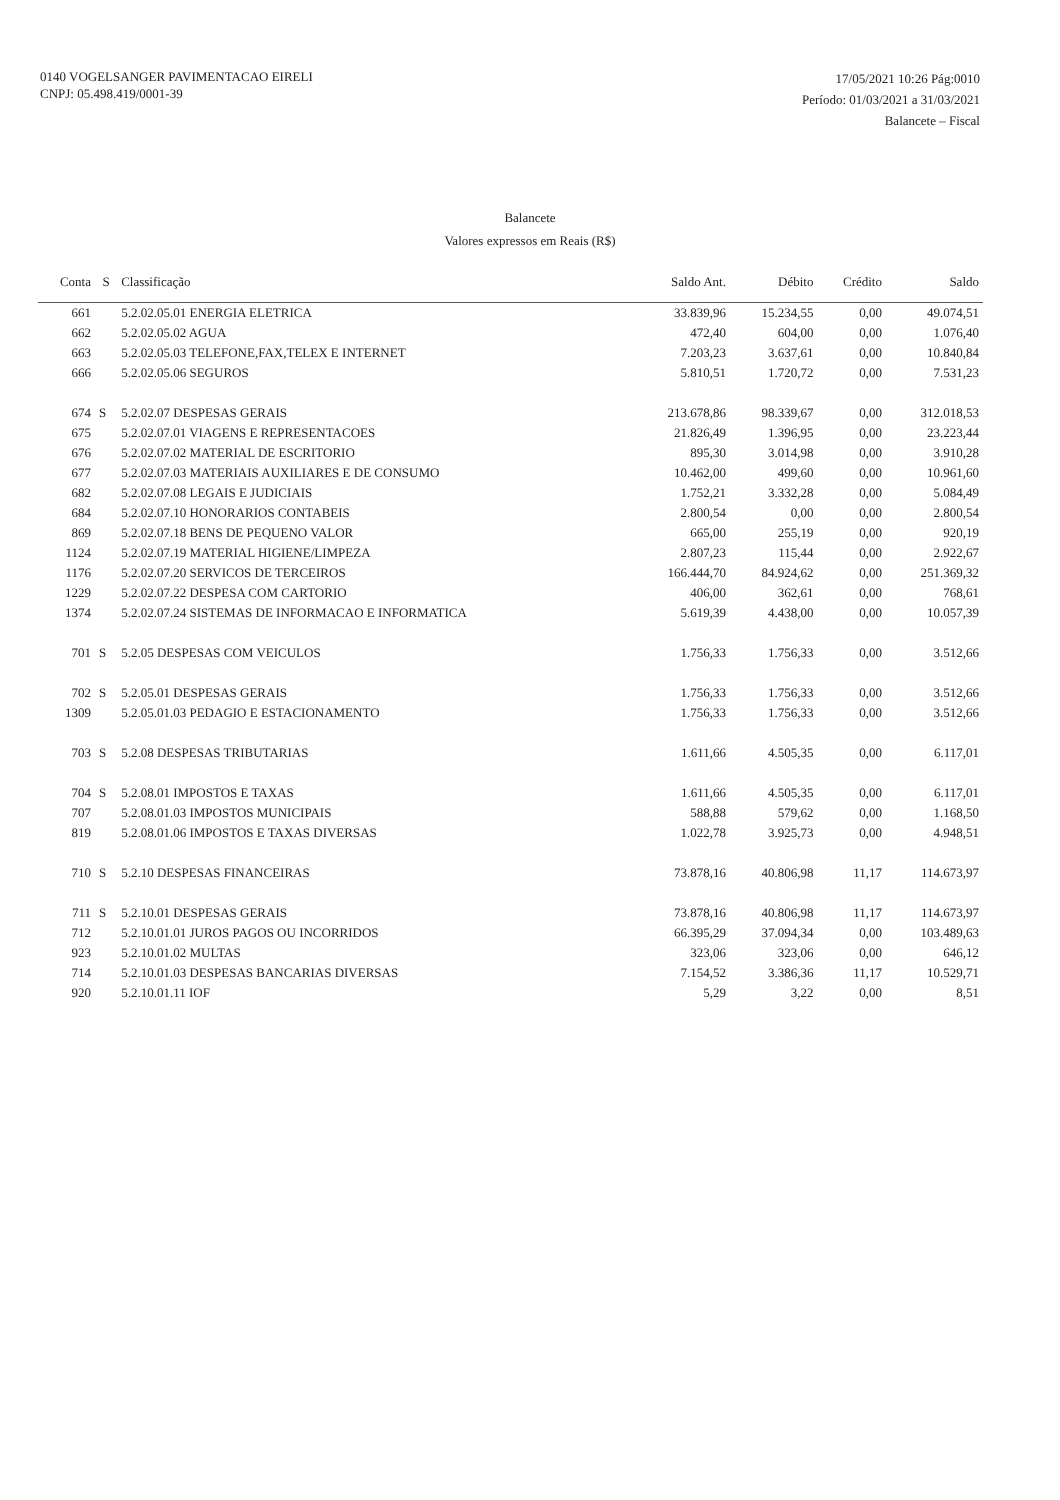0140 VOGELSANGER PAVIMENTACAO EIRELI
CNPJ: 05.498.419/0001-39
17/05/2021 10:26 Pág:0010
Período: 01/03/2021 a 31/03/2021
Balancete – Fiscal
Balancete
Valores expressos em Reais (R$)
| Conta | S | Classificação | Saldo Ant. | Débito | Crédito | Saldo |
| --- | --- | --- | --- | --- | --- | --- |
| 661 | | 5.2.02.05.01 ENERGIA ELETRICA | 33.839,96 | 15.234,55 | 0,00 | 49.074,51 |
| 662 | | 5.2.02.05.02 AGUA | 472,40 | 604,00 | 0,00 | 1.076,40 |
| 663 | | 5.2.02.05.03 TELEFONE,FAX,TELEX E INTERNET | 7.203,23 | 3.637,61 | 0,00 | 10.840,84 |
| 666 | | 5.2.02.05.06 SEGUROS | 5.810,51 | 1.720,72 | 0,00 | 7.531,23 |
| 674 | S | 5.2.02.07 DESPESAS GERAIS | 213.678,86 | 98.339,67 | 0,00 | 312.018,53 |
| 675 | | 5.2.02.07.01 VIAGENS E REPRESENTACOES | 21.826,49 | 1.396,95 | 0,00 | 23.223,44 |
| 676 | | 5.2.02.07.02 MATERIAL DE ESCRITORIO | 895,30 | 3.014,98 | 0,00 | 3.910,28 |
| 677 | | 5.2.02.07.03 MATERIAIS AUXILIARES E DE CONSUMO | 10.462,00 | 499,60 | 0,00 | 10.961,60 |
| 682 | | 5.2.02.07.08 LEGAIS E JUDICIAIS | 1.752,21 | 3.332,28 | 0,00 | 5.084,49 |
| 684 | | 5.2.02.07.10 HONORARIOS CONTABEIS | 2.800,54 | 0,00 | 0,00 | 2.800,54 |
| 869 | | 5.2.02.07.18 BENS DE PEQUENO VALOR | 665,00 | 255,19 | 0,00 | 920,19 |
| 1124 | | 5.2.02.07.19 MATERIAL HIGIENE/LIMPEZA | 2.807,23 | 115,44 | 0,00 | 2.922,67 |
| 1176 | | 5.2.02.07.20 SERVICOS DE TERCEIROS | 166.444,70 | 84.924,62 | 0,00 | 251.369,32 |
| 1229 | | 5.2.02.07.22 DESPESA COM CARTORIO | 406,00 | 362,61 | 0,00 | 768,61 |
| 1374 | | 5.2.02.07.24 SISTEMAS DE INFORMACAO E INFORMATICA | 5.619,39 | 4.438,00 | 0,00 | 10.057,39 |
| 701 | S | 5.2.05 DESPESAS COM VEICULOS | 1.756,33 | 1.756,33 | 0,00 | 3.512,66 |
| 702 | S | 5.2.05.01 DESPESAS GERAIS | 1.756,33 | 1.756,33 | 0,00 | 3.512,66 |
| 1309 | | 5.2.05.01.03 PEDAGIO E ESTACIONAMENTO | 1.756,33 | 1.756,33 | 0,00 | 3.512,66 |
| 703 | S | 5.2.08 DESPESAS TRIBUTARIAS | 1.611,66 | 4.505,35 | 0,00 | 6.117,01 |
| 704 | S | 5.2.08.01 IMPOSTOS E TAXAS | 1.611,66 | 4.505,35 | 0,00 | 6.117,01 |
| 707 | | 5.2.08.01.03 IMPOSTOS MUNICIPAIS | 588,88 | 579,62 | 0,00 | 1.168,50 |
| 819 | | 5.2.08.01.06 IMPOSTOS E TAXAS DIVERSAS | 1.022,78 | 3.925,73 | 0,00 | 4.948,51 |
| 710 | S | 5.2.10 DESPESAS FINANCEIRAS | 73.878,16 | 40.806,98 | 11,17 | 114.673,97 |
| 711 | S | 5.2.10.01 DESPESAS GERAIS | 73.878,16 | 40.806,98 | 11,17 | 114.673,97 |
| 712 | | 5.2.10.01.01 JUROS PAGOS OU INCORRIDOS | 66.395,29 | 37.094,34 | 0,00 | 103.489,63 |
| 923 | | 5.2.10.01.02 MULTAS | 323,06 | 323,06 | 0,00 | 646,12 |
| 714 | | 5.2.10.01.03 DESPESAS BANCARIAS DIVERSAS | 7.154,52 | 3.386,36 | 11,17 | 10.529,71 |
| 920 | | 5.2.10.01.11 IOF | 5,29 | 3,22 | 0,00 | 8,51 |